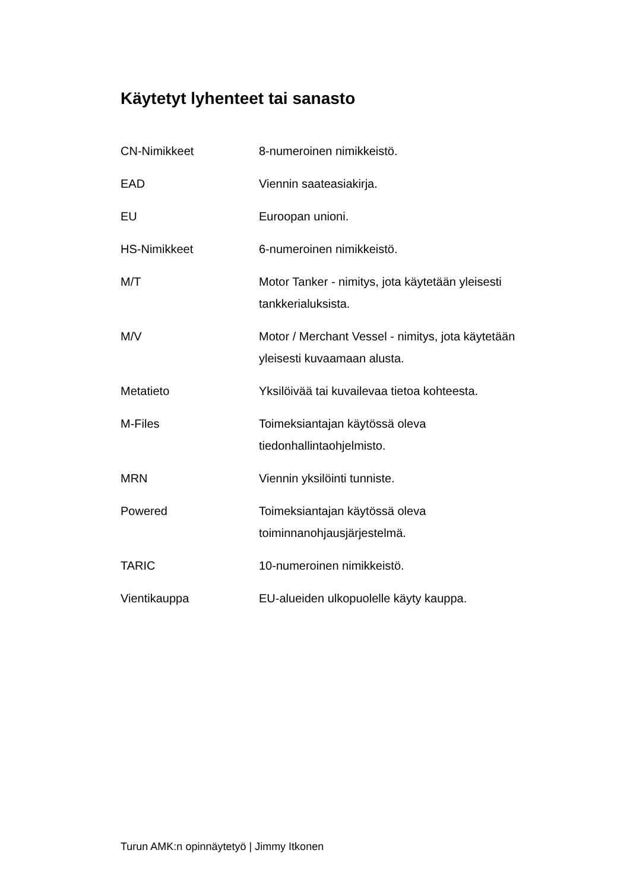Käytetyt lyhenteet tai sanasto
CN-Nimikkeet 8-numeroinen nimikkeistö.
EAD Viennin saateasiakirja.
EU Euroopan unioni.
HS-Nimikkeet 6-numeroinen nimikkeistö.
M/T Motor Tanker - nimitys, jota käytetään yleisesti tankkerialuksista.
M/V Motor / Merchant Vessel - nimitys, jota käytetään yleisesti kuvaamaan alusta.
Metatieto Yksilöivää tai kuvailevaa tietoa kohteesta.
M-Files Toimeksiantajan käytössä oleva
tiedonhallintaohjelmisto.
MRN Viennin yksilöinti tunniste.
Powered Toimeksiantajan käytössä oleva
toiminnanohjausjärjestelmä.
TARIC 10-numeroinen nimikkeistö.
Vientikauppa EU-alueiden ulkopuolelle käyty kauppa.
Turun AMK:n opinnäytetyö | Jimmy Itkonen